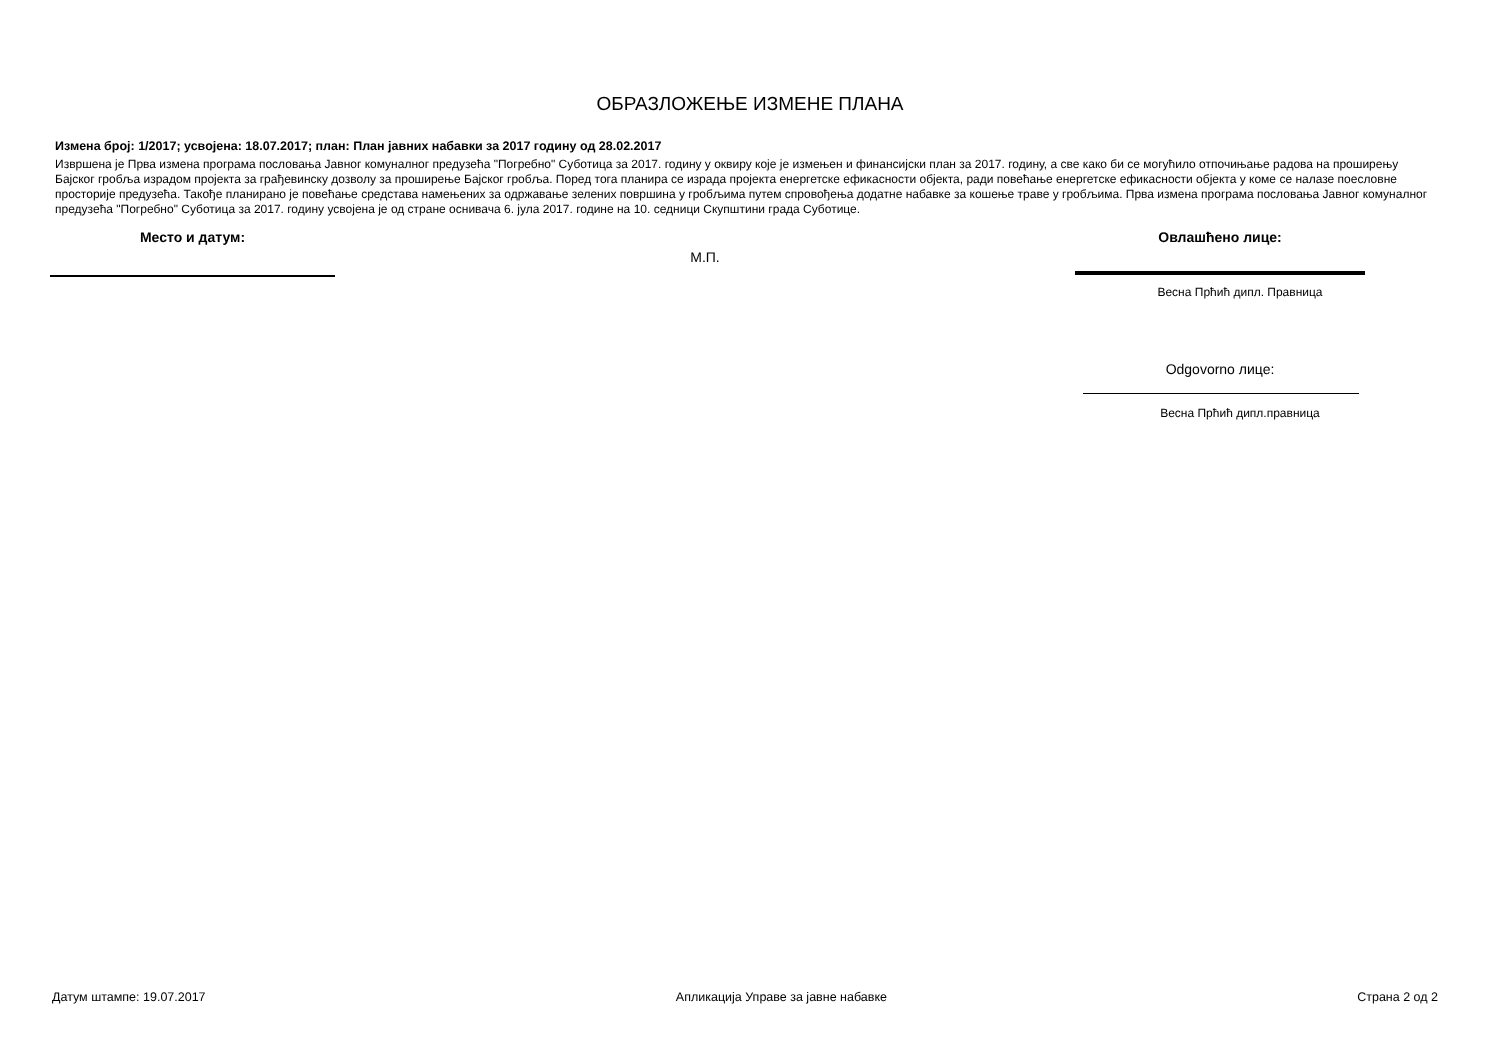ОБРАЗЛОЖЕЊЕ ИЗМЕНЕ ПЛАНА
Измена број: 1/2017; усвојена: 18.07.2017; план: План јавних набавки за 2017 годину од 28.02.2017
Извршена је Прва измена програма пословања Јавног комуналног предузећа "Погребно" Суботица за 2017. годину у оквиру које је измењен и финансијски план за 2017. годину, а све како би се могућило отпочињање радова на проширењу Бајског гробља израдом пројекта за грађевинску дозволу за проширење Бајског гробља. Поред тога планира се израда пројекта енергетске ефикасности објекта, ради повећање енергетске ефикасности објекта у коме се налазе поесловне просторије предузећа. Такође планирано је повећање средстава намењених за одржавање зелених површина у гробљима путем спровођења додатне набавке за кошење траве у гробљима. Прва измена програма пословања Јавног комуналног предузећа "Погребно" Суботица за 2017. годину усвојена је од стране оснивача 6. јула 2017. године на 10. седници Скупштини града Суботице.
Место и датум:
М.П.
Овлашћено лице:
Весна Прћић дипл. Правница
Odgovorno лице:
Весна Прћић дипл.правница
Датум штампе: 19.07.2017 Апликација Управе за јавне набавке Страна 2 од 2